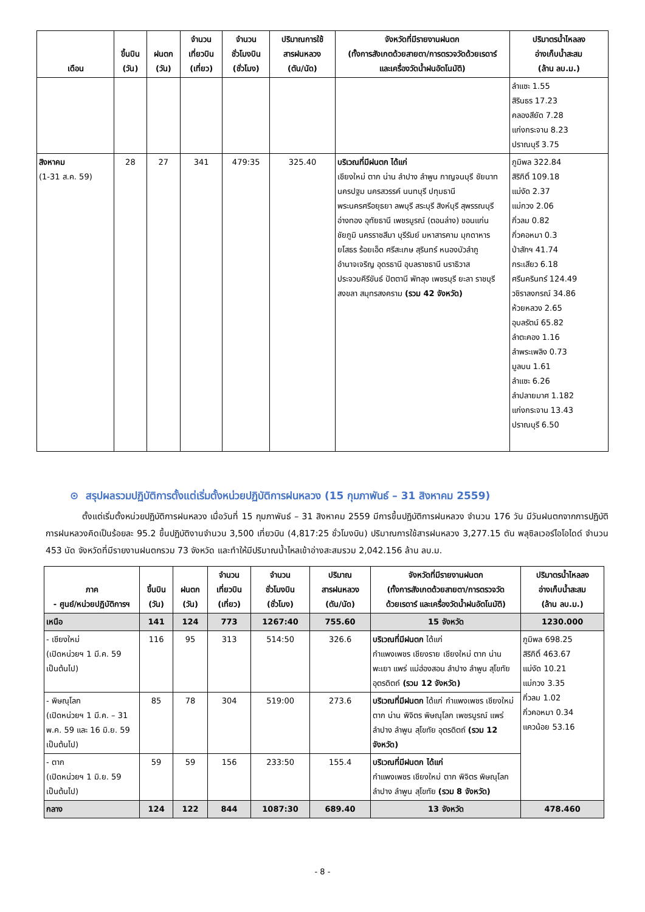| เดือน | ขึ้นบิน (วัน) | ฝนตก (วัน) | จำนวน เที่ยวบิน (เที่ยว) | จำนวน ชั่วโมงบิน (ชั่วโมง) | ปริมาณการใช้ สารฝนหลวง (ตัน/นัด) | จังหวัดที่มีรายงานฝนตก (ทั้งการสังเกตด้วยสายตา/การตรวจวัดด้วยเรดาร์ และเครื่องวัดน้ำฝนอัตโนมัติ) | ปริมาตรน้ำไหลลง อ่างเก็บน้ำสะสม (ล้าน ลบ.ม.) |
| --- | --- | --- | --- | --- | --- | --- | --- |
| | | | | | | | ลำแซะ 1.55 สิรินธร 17.23 คลองสียัด 7.28 แก่งกระจาน 8.23 ปราณบุรี 3.75 |
| สิงหาคม (1-31 ส.ค. 59) | 28 | 27 | 341 | 479:35 | 325.40 | บริเวณที่มีฝนตก ได้แก่ เชียงใหม่ ตาก น่าน ลำปาง ลำพูน กาญจนบุรี ชัยนาท นครปฐม นครสวรรค์ นนทบุรี ปทุมธานี พระนครศรีอยุธยา ลพบุรี สระบุรี สิงห์บุรี สุพรรณบุรี อ่างทอง อุทัยธานี เพชรบูรณ์ (ตอนล่าง) ขอนแก่น ชัยภูมิ นครราชสีมา บุรีรัมย์ มหาสารคาม มุกดาหาร ยโสธร ร้อยเอ็ด ศรีสะเกษ สุรินทร์ หนองบัวลำภู อำนาจเจริญ อุดรธานี อุบลราชธานี นราธิวาส ประจวบคีรีขันธ์ ปัตตานี พัทลุง เพชรบุรี ยะลา ราชบุรี สงขลา สมุทรสงคราม (รวม 42 จังหวัด) | ภูมิพล 322.84 สิริกิติ์ 109.18 แม่งัด 2.37 แม่กวง 2.06 กิ่วลม 0.82 กิ่วคอหมา 0.3 ป่าสักฯ 41.74 กระเสียว 6.18 ศรีนครินทร์ 124.49 วชิราลงกรณ์ 34.86 ห้วยหลวง 2.65 อุบลรัตน์ 65.82 ลำตะคอง 1.16 ลำพระเพลิง 0.73 มูลบน 1.61 ลำแซะ 6.26 ลำปลายมาศ 1.182 แก่งกระจาน 13.43 ปราณบุรี 6.50 |
⊙ สรุปผลรวมปฏิบัติการตั้งแต่เริ่มตั้งหน่วยปฏิบัติการฝนหลวง (15 กุมภาพันธ์ – 31 สิงหาคม 2559)
ตั้งแต่เริ่มตั้งหน่วยปฏิบัติการฝนหลวง เมื่อวันที่ 15 กุมภาพันธ์ – 31 สิงหาคม 2559 มีการขึ้นปฏิบัติการฝนหลวง จำนวน 176 วัน มีวันฝนตกจากการปฏิบัติการฝนหลวงคิดเป็นร้อยละ 95.2 ขึ้นปฏิบัติงานจำนวน 3,500 เที่ยวบิน (4,817:25 ชั่วโมงบิน) ปริมาณการใช้สารฝนหลวง 3,277.15 ตัน พลุซิลเวอร์ไอโอไดด์ จำนวน 453 นัด จังหวัดที่มีรายงานฝนตกรวม 73 จังหวัด และทำให้มีปริมาณน้ำไหลเข้าอ่างสะสมรวม 2,042.156 ล้าน ลบ.ม.
| ภาค - ศูนย์/หน่วยปฏิบัติการฯ | ขึ้นบิน (วัน) | ฝนตก (วัน) | จำนวน เที่ยวบิน (เที่ยว) | จำนวน ชั่วโมงบิน (ชั่วโมง) | ปริมาณ สารฝนหลวง (ตัน/นัด) | จังหวัดที่มีรายงานฝนตก (ทั้งการสังเกตด้วยสายตา/การตรวจวัด ด้วยเรดาร์ และเครื่องวัดน้ำฝนอัตโนมัติ) | ปริมาตรน้ำไหลลง อ่างเก็บน้ำสะสม (ล้าน ลบ.ม.) |
| --- | --- | --- | --- | --- | --- | --- | --- |
| เหนือ | 141 | 124 | 773 | 1267:40 | 755.60 | 15 จังหวัด | 1230.000 |
| - เชียงใหม่ (เปิดหน่วยฯ 1 มี.ค. 59 เป็นต้นไป) | 116 | 95 | 313 | 514:50 | 326.6 | บริเวณที่มีฝนตก ได้แก่ กำแพงเพชร เชียงราย เชียงใหม่ ตาก น่าน พะเยา แพร่ แม่ฮ่องสอน ลำปาง ลำพูน สุโขทัย อุตรดิตถ์ (รวม 12 จังหวัด) | ภูมิพล 698.25 สิริกิติ์ 463.67 แม่งัด 10.21 แม่กวง 3.35 กิ่วลม 1.02 กิ่วคอหมา 0.34 แควน้อย 53.16 |
| - พิษณุโลก (เปิดหน่วยฯ 1 มี.ค. – 31 พ.ค. 59 และ 16 มิ.ย. 59 เป็นต้นไป) | 85 | 78 | 304 | 519:00 | 273.6 | บริเวณที่มีฝนตก ได้แก่ กำแพงเพชร เชียงใหม่ ตาก น่าน พิจิตร พิษณุโลก เพชรบูรณ์ แพร่ ลำปาง ลำพูน สุโขทัย อุตรดิตถ์ (รวม 12 จังหวัด) | |
| - ตาก (เปิดหน่วยฯ 1 มิ.ย. 59 เป็นต้นไป) | 59 | 59 | 156 | 233:50 | 155.4 | บริเวณที่มีฝนตก ได้แก่ กำแพงเพชร เชียงใหม่ ตาก พิจิตร พิษณุโลก ลำปาง ลำพูน สุโขทัย (รวม 8 จังหวัด) | |
| กลาง | 124 | 122 | 844 | 1087:30 | 689.40 | 13 จังหวัด | 478.460 |
- 8 -